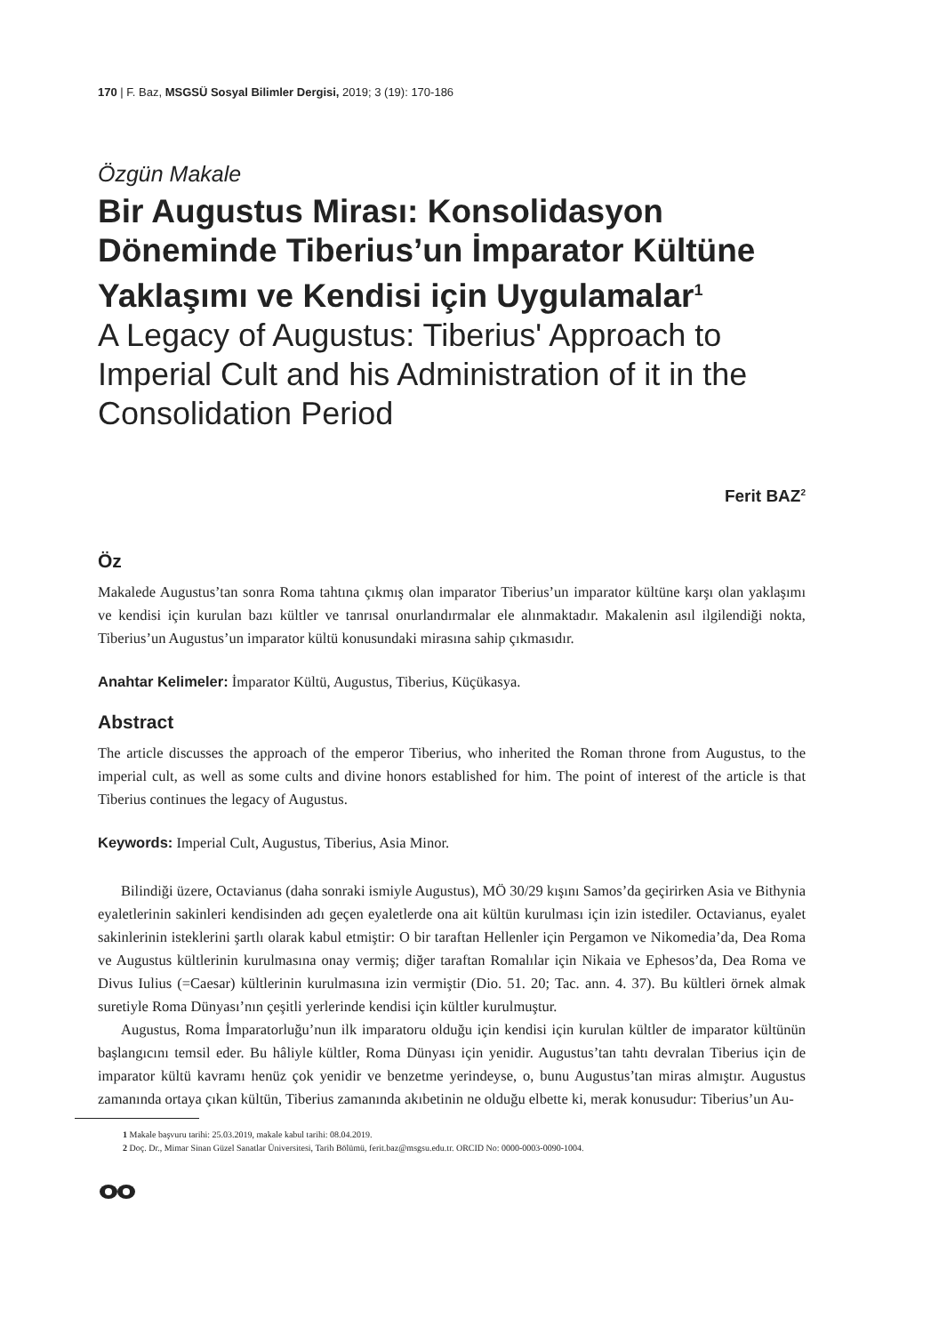170 | F. Baz, MSGSÜ Sosyal Bilimler Dergisi, 2019; 3 (19): 170-186
Özgün Makale
Bir Augustus Mirası: Konsolidasyon Döneminde Tiberius’un İmparator Kültüne Yaklaşımı ve Kendisi için Uygulamalar<sup>1</sup>
A Legacy of Augustus: Tiberius' Approach to Imperial Cult and his Administration of it in the Consolidation Period
Ferit BAZ<sup>2</sup>
Öz
Makalede Augustus’tan sonra Roma tahtına çıkmış olan imparator Tiberius’un imparator kültüne karşı olan yaklaşımı ve kendisi için kurulan bazı kültler ve tanrısal onurlandırmalar ele alınmaktadır. Makalenin asıl ilgilendiği nokta, Tiberius’un Augustus’un imparator kültü konusundaki mirasına sahip çıkmasıdır.
Anahtar Kelimeler: İmparator Kültü, Augustus, Tiberius, Küçükasya.
Abstract
The article discusses the approach of the emperor Tiberius, who inherited the Roman throne from Augustus, to the imperial cult, as well as some cults and divine honors established for him. The point of interest of the article is that Tiberius continues the legacy of Augustus.
Keywords: Imperial Cult, Augustus, Tiberius, Asia Minor.
Bilindiği üzere, Octavianus (daha sonraki ismiyle Augustus), MÖ 30/29 kışını Samos’da geçirirken Asia ve Bithynia eyaletlerinin sakinleri kendisinden adı geçen eyaletlerde ona ait kültün kurulması için izin istediler. Octavianus, eyalet sakinlerinin isteklerini şartlı olarak kabul etmiştir: O bir taraftan Hellenler için Pergamon ve Nikomedia’da, Dea Roma ve Augustus kültlerinin kurulmasına onay vermiş; diğer taraftan Romalılar için Nikaia ve Ephesos’da, Dea Roma ve Divus Iulius (=Caesar) kültlerinin kurulmasına izin vermiştir (Dio. 51. 20; Tac. ann. 4. 37). Bu kültleri örnek almak suretiyle Roma Dünyası’nın çeşitli yerlerinde kendisi için kültler kurulmuştur.
Augustus, Roma İmparatorluğu’nun ilk imparatoru olduğu için kendisi için kurulan kültler de imparator kültünün başlangıcını temsil eder. Bu hâliyle kültler, Roma Dünyası için yenidir. Augustus’tan tahtı devralan Tiberius için de imparator kültü kavramı henüz çok yenidir ve benzetme yerindeyse, o, bunu Augustus’tan miras almıştır. Augustus zamanında ortaya çıkan kültün, Tiberius zamanında akıbetinin ne olduğu elbette ki, merak konusudur: Tiberius’un Au-
1 Makale başvuru tarihi: 25.03.2019, makale kabul tarihi: 08.04.2019.
2 Doç. Dr., Mimar Sinan Güzel Sanatlar Üniversitesi, Tarih Bölümü, ferit.baz@msgsu.edu.tr. ORCID No: 0000-0003-0090-1004.